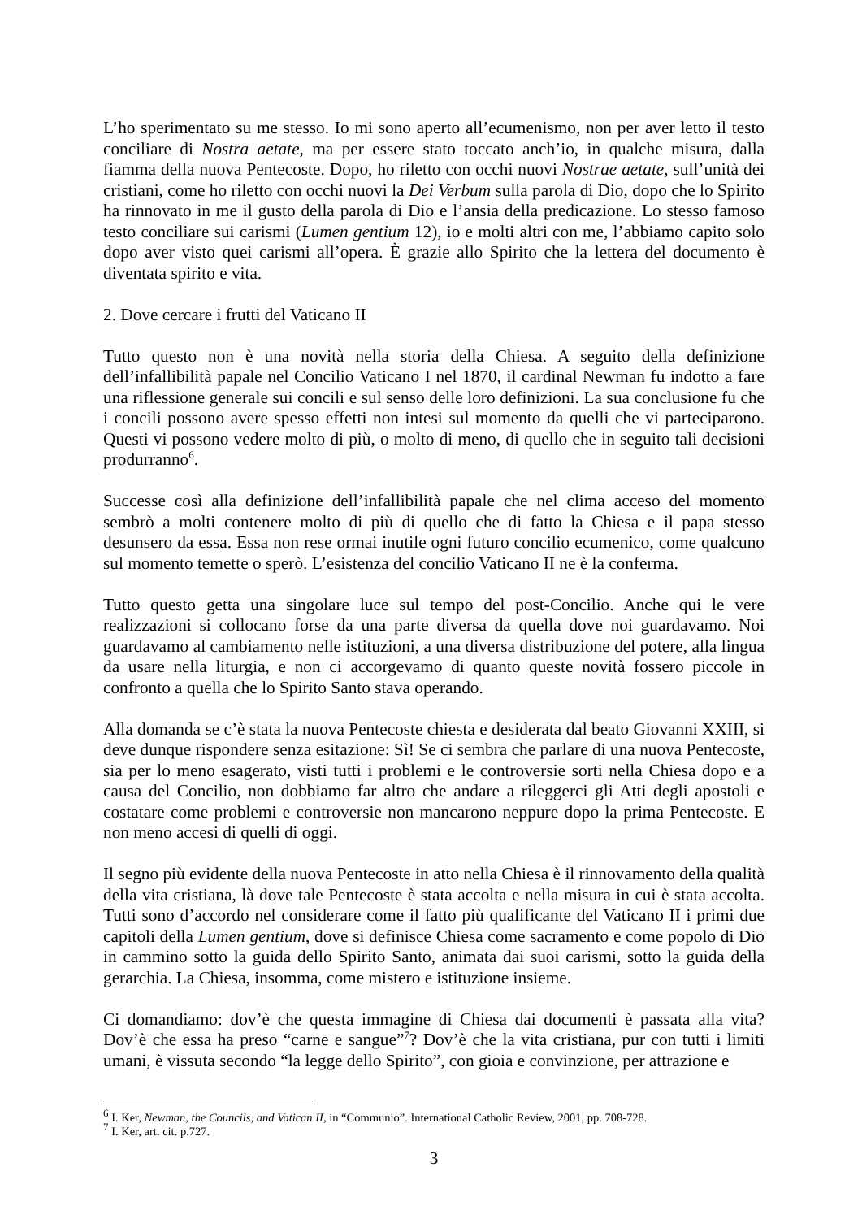L’ho sperimentato su me stesso. Io mi sono aperto all’ecumenismo, non per aver letto il testo conciliare di Nostra aetate, ma per essere stato toccato anch’io, in qualche misura, dalla fiamma della nuova Pentecoste. Dopo, ho riletto con occhi nuovi Nostrae aetate, sull’unità dei cristiani, come ho riletto con occhi nuovi la Dei Verbum sulla parola di Dio, dopo che lo Spirito ha rinnovato in me il gusto della parola di Dio e l’ansia della predicazione. Lo stesso famoso testo conciliare sui carismi (Lumen gentium 12), io e molti altri con me, l’abbiamo capito solo dopo aver visto quei carismi all’opera. È grazie allo Spirito che la lettera del documento è diventata spirito e vita.
2. Dove cercare i frutti del Vaticano II
Tutto questo non è una novità nella storia della Chiesa. A seguito della definizione dell’infallibilità papale nel Concilio Vaticano I nel 1870, il cardinal Newman fu indotto a fare una riflessione generale sui concili e sul senso delle loro definizioni. La sua conclusione fu che i concili possono avere spesso effetti non intesi sul momento da quelli che vi parteciparono. Questi vi possono vedere molto di più, o molto di meno, di quello che in seguito tali decisioni produrranno<sup>6</sup>.
Successe così alla definizione dell’infallibilità papale che nel clima acceso del momento sembrò a molti contenere molto di più di quello che di fatto la Chiesa e il papa stesso desunsero da essa. Essa non rese ormai inutile ogni futuro concilio ecumenico, come qualcuno sul momento temette o sperò. L’esistenza del concilio Vaticano II ne è la conferma.
Tutto questo getta una singolare luce sul tempo del post-Concilio. Anche qui le vere realizzazioni si collocano forse da una parte diversa da quella dove noi guardavamo. Noi guardavamo al cambiamento nelle istituzioni, a una diversa distribuzione del potere, alla lingua da usare nella liturgia, e non ci accorgevamo di quanto queste novità fossero piccole in confronto a quella che lo Spirito Santo stava operando.
Alla domanda se c’è stata la nuova Pentecoste chiesta e desiderata dal beato Giovanni XXIII, si deve dunque rispondere senza esitazione: Sì! Se ci sembra che parlare di una nuova Pentecoste, sia per lo meno esagerato, visti tutti i problemi e le controversie sorti nella Chiesa dopo e a causa del Concilio, non dobbiamo far altro che andare a rileggerci gli Atti degli apostoli e costatare come problemi e controversie non mancarono neppure dopo la prima Pentecoste. E non meno accesi di quelli di oggi.
Il segno più evidente della nuova Pentecoste in atto nella Chiesa è il rinnovamento della qualità della vita cristiana, là dove tale Pentecoste è stata accolta e nella misura in cui è stata accolta. Tutti sono d’accordo nel considerare come il fatto più qualificante del Vaticano II i primi due capitoli della Lumen gentium, dove si definisce Chiesa come sacramento e come popolo di Dio in cammino sotto la guida dello Spirito Santo, animata dai suoi carismi, sotto la guida della gerarchia. La Chiesa, insomma, come mistero e istituzione insieme.
Ci domandiamo: dov’è che questa immagine di Chiesa dai documenti è passata alla vita? Dov’è che essa ha preso “carne e sangue”<sup>7</sup>? Dov’è che la vita cristiana, pur con tutti i limiti umani, è vissuta secondo “la legge dello Spirito”, con gioia e convinzione, per attrazione e
<sup>6</sup> I. Ker, Newman, the Councils, and Vatican II, in “Communio”. International Catholic Review, 2001, pp. 708-728.
<sup>7</sup> I. Ker, art. cit. p.727.
3